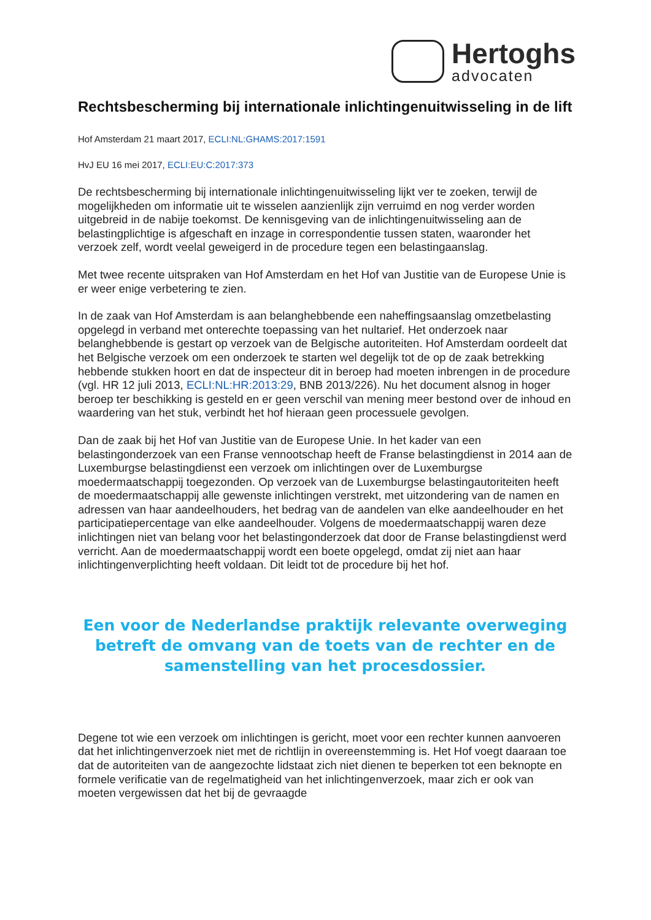Hertoghs
advocaten
Rechtsbescherming bij internationale inlichtingenuitwisseling in de lift
Hof Amsterdam 21 maart 2017, ECLI:NL:GHAMS:2017:1591
HvJ EU 16 mei 2017, ECLI:EU:C:2017:373
De rechtsbescherming bij internationale inlichtingenuitwisseling lijkt ver te zoeken, terwijl de mogelijkheden om informatie uit te wisselen aanzienlijk zijn verruimd en nog verder worden uitgebreid in de nabije toekomst. De kennisgeving van de inlichtingenuitwisseling aan de belastingplichtige is afgeschaft en inzage in correspondentie tussen staten, waaronder het verzoek zelf, wordt veelal geweigerd in de procedure tegen een belastingaanslag.
Met twee recente uitspraken van Hof Amsterdam en het Hof van Justitie van de Europese Unie is er weer enige verbetering te zien.
In de zaak van Hof Amsterdam is aan belanghebbende een naheffingsaanslag omzetbelasting opgelegd in verband met onterechte toepassing van het nultarief. Het onderzoek naar belanghebbende is gestart op verzoek van de Belgische autoriteiten. Hof Amsterdam oordeelt dat het Belgische verzoek om een onderzoek te starten wel degelijk tot de op de zaak betrekking hebbende stukken hoort en dat de inspecteur dit in beroep had moeten inbrengen in de procedure (vgl. HR 12 juli 2013, ECLI:NL:HR:2013:29, BNB 2013/226). Nu het document alsnog in hoger beroep ter beschikking is gesteld en er geen verschil van mening meer bestond over de inhoud en waardering van het stuk, verbindt het hof hieraan geen processuele gevolgen.
Dan de zaak bij het Hof van Justitie van de Europese Unie. In het kader van een belastingonderzoek van een Franse vennootschap heeft de Franse belastingdienst in 2014 aan de Luxemburgse belastingdienst een verzoek om inlichtingen over de Luxemburgse moedermaatschappij toegezonden. Op verzoek van de Luxemburgse belastingautoriteiten heeft de moedermaatschappij alle gewenste inlichtingen verstrekt, met uitzondering van de namen en adressen van haar aandeelhouders, het bedrag van de aandelen van elke aandeelhouder en het participatiepercentage van elke aandeelhouder. Volgens de moedermaatschappij waren deze inlichtingen niet van belang voor het belastingonderzoek dat door de Franse belastingdienst werd verricht. Aan de moedermaatschappij wordt een boete opgelegd, omdat zij niet aan haar inlichtingenverplichting heeft voldaan. Dit leidt tot de procedure bij het hof.
Een voor de Nederlandse praktijk relevante overweging betreft de omvang van de toets van de rechter en de samenstelling van het procesdossier.
Degene tot wie een verzoek om inlichtingen is gericht, moet voor een rechter kunnen aanvoeren dat het inlichtingenverzoek niet met de richtlijn in overeenstemming is. Het Hof voegt daaraan toe dat de autoriteiten van de aangezochte lidstaat zich niet dienen te beperken tot een beknopte en formele verificatie van de regelmatigheid van het inlichtingenverzoek, maar zich er ook van moeten vergewissen dat het bij de gevraagde